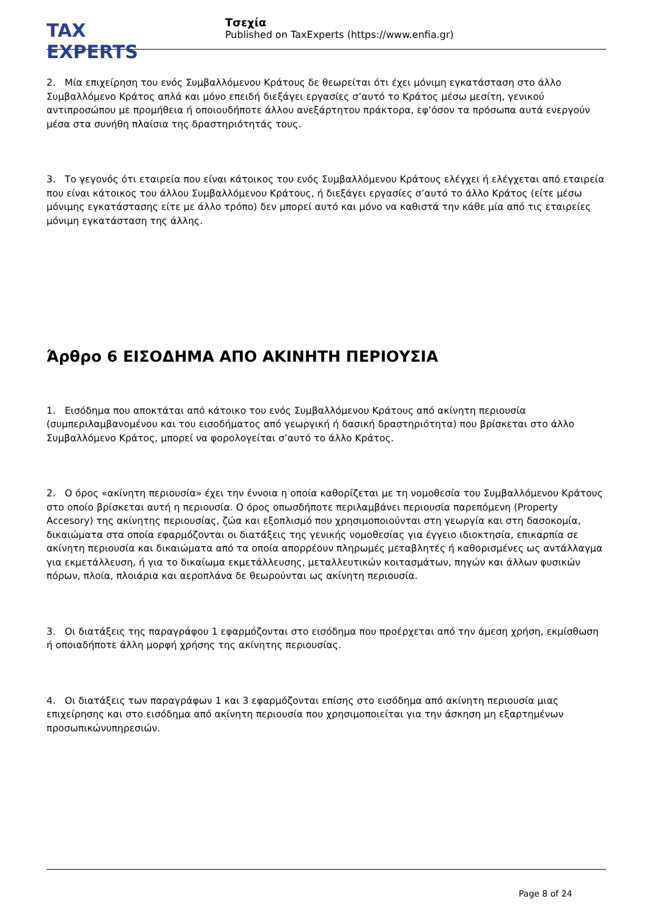TAX EXPERTS
Τσεχία
Published on TaxExperts (https://www.enfia.gr)
2. Μία επιχείρηση του ενός Συμβαλλόμενου Κράτους δε θεωρείται ότι έχει μόνιμη εγκατάσταση στο άλλο Συμβαλλόμενο Κράτος απλά και μόνο επειδή διεξάγει εργασίες σ’αυτό το Κράτος μέσω μεσίτη, γενικού αντιπροσώπου με προμήθεια ή οποιουδήποτε άλλου ανεξάρτητου πράκτορα, εφ’όσον τα πρόσωπα αυτά ενεργούν μέσα στα συνήθη πλαίσια της δραστηριότητάς τους.
3. Το γεγονός ότι εταιρεία που είναι κάτοικος του ενός Συμβαλλόμενου Κράτους ελέγχει ή ελέγχεται από εταιρεία που είναι κάτοικος του άλλου Συμβαλλόμενου Κράτους, ή διεξάγει εργασίες σ’αυτό το άλλο Κράτος (είτε μέσω μόνιμης εγκατάστασης είτε με άλλο τρόπο) δεν μπορεί αυτό και μόνο να καθιστά την κάθε μία από τις εταιρείες μόνιμη εγκατάσταση της άλλης.
Άρθρο 6 ΕΙΣΟΔΗΜΑ ΑΠΟ ΑΚΙΝΗΤΗ ΠΕΡΙΟΥΣΙΑ
1. Εισόδημα που αποκτάται από κάτοικο του ενός Συμβαλλόμενου Κράτους από ακίνητη περιουσία (συμπεριλαμβανομένου και του εισοδήματος από γεωργική ή δασική δραστηριότητα) που βρίσκεται στο άλλο Συμβαλλόμενο Κράτος, μπορεί να φορολογείται σ’αυτό το άλλο Κράτος.
2. Ο όρος «ακίνητη περιουσία» έχει την έννοια η οποία καθορίζεται με τη νομοθεσία του Συμβαλλόμενου Κράτους στο οποίο βρίσκεται αυτή η περιουσία. Ο όρος οπωσδήποτε περιλαμβάνει περιουσία παρεπόμενη (Property Accesory) της ακίνητης περιουσίας, ζώα και εξοπλισμό που χρησιμοποιούνται στη γεωργία και στη δασοκομία, δικαιώματα στα οποία εφαρμόζονται οι διατάξεις της γενικής νομοθεσίας για έγγειο ιδιοκτησία, επικαρπία σε ακίνητη περιουσία και δικαιώματα από τα οποία απορρέουν πληρωμές μεταβλητές ή καθορισμένες ως αντάλλαγμα για εκμετάλλευση, ή για το δικαίωμα εκμετάλλευσης, μεταλλευτικών κοιτασμάτων, πηγών και άλλων φυσικών πόρων, πλοία, πλοιάρια και αεροπλάνα δε θεωρούνται ως ακίνητη περιουσία.
3. Οι διατάξεις της παραγράφου 1 εφαρμόζονται στο εισόδημα που προέρχεται από την άμεση χρήση, εκμίσθωση ή οποιαδήποτε άλλη μορφή χρήσης της ακίνητης περιουσίας.
4. Οι διατάξεις των παραγράφων 1 και 3 εφαρμόζονται επίσης στο εισόδημα από ακίνητη περιουσία μιας επιχείρησης και στο εισόδημα από ακίνητη περιουσία που χρησιμοποιείται για την άσκηση μη εξαρτημένων προσωπικώνυπηρεσιών.
Page 8 of 24